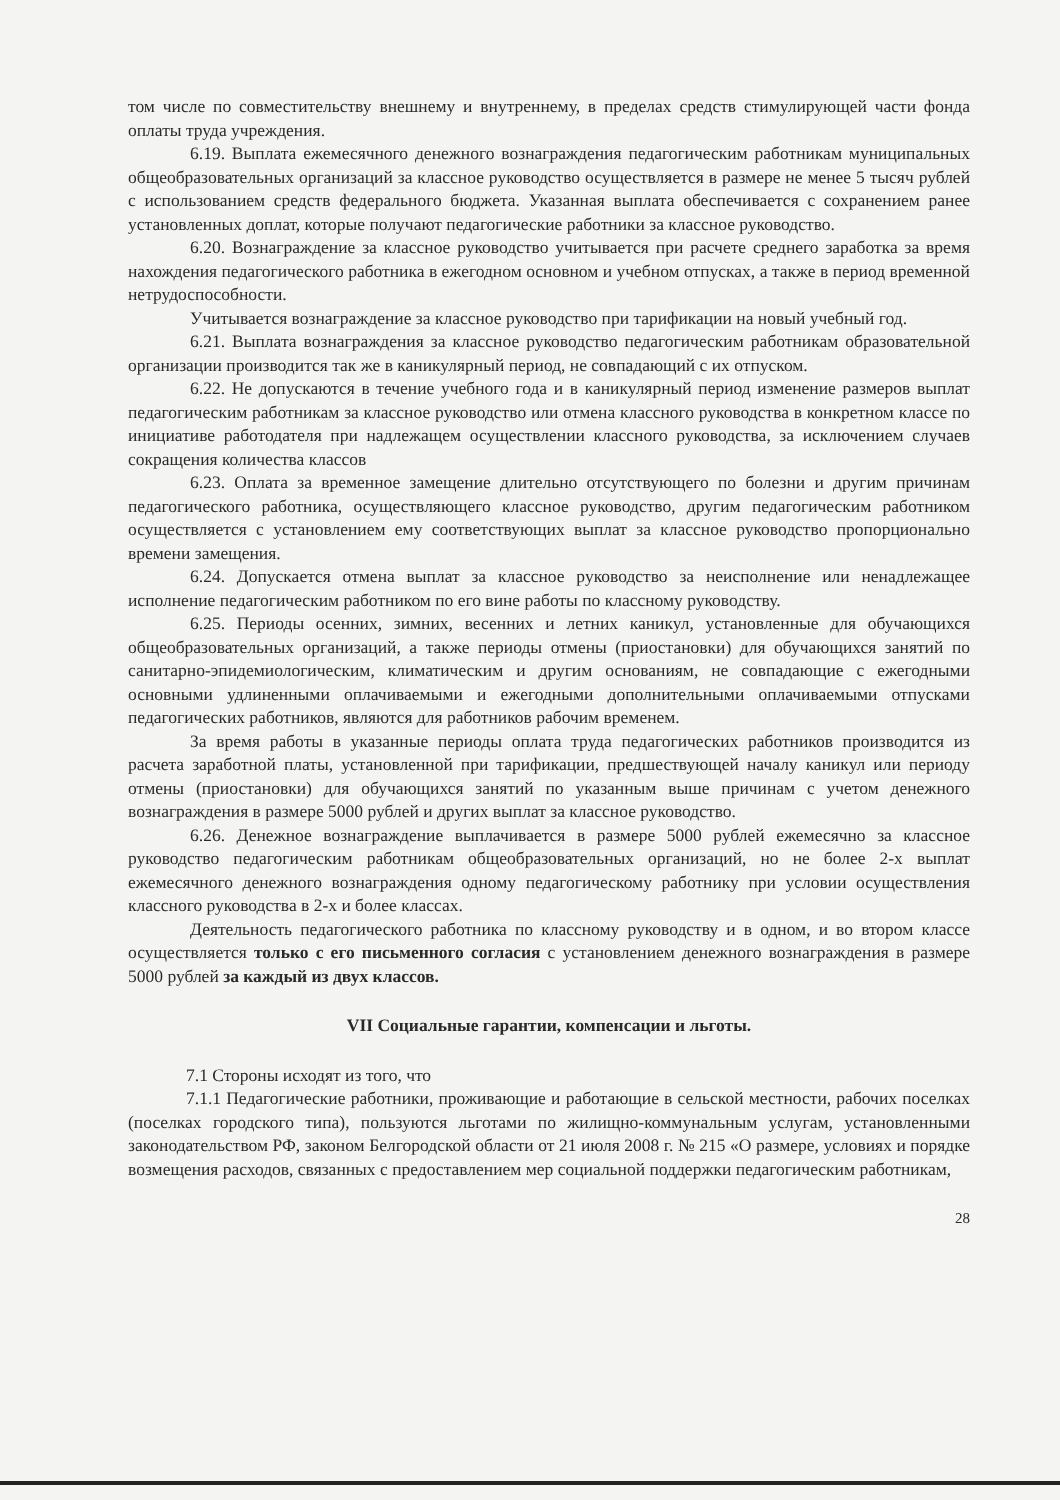том числе по совместительству внешнему и внутреннему, в пределах средств стимулирующей части фонда оплаты труда учреждения.
6.19. Выплата ежемесячного денежного вознаграждения педагогическим работникам муниципальных общеобразовательных организаций за классное руководство осуществляется в размере не менее 5 тысяч рублей с использованием средств федерального бюджета. Указанная выплата обеспечивается с сохранением ранее установленных доплат, которые получают педагогические работники за классное руководство.
6.20. Вознаграждение за классное руководство учитывается при расчете среднего заработка за время нахождения педагогического работника в ежегодном основном и учебном отпусках, а также в период временной нетрудоспособности.
Учитывается вознаграждение за классное руководство при тарификации на новый учебный год.
6.21. Выплата вознаграждения за классное руководство педагогическим работникам образовательной организации производится так же в каникулярный период, не совпадающий с их отпуском.
6.22. Не допускаются в течение учебного года и в каникулярный период изменение размеров выплат педагогическим работникам за классное руководство или отмена классного руководства в конкретном классе по инициативе работодателя при надлежащем осуществлении классного руководства, за исключением случаев сокращения количества классов
6.23. Оплата за временное замещение длительно отсутствующего по болезни и другим причинам педагогического работника, осуществляющего классное руководство, другим педагогическим работником осуществляется с установлением ему соответствующих выплат за классное руководство пропорционально времени замещения.
6.24. Допускается отмена выплат за классное руководство за неисполнение или ненадлежащее исполнение педагогическим работником по его вине работы по классному руководству.
6.25. Периоды осенних, зимних, весенних и летних каникул, установленные для обучающихся общеобразовательных организаций, а также периоды отмены (приостановки) для обучающихся занятий по санитарно-эпидемиологическим, климатическим и другим основаниям, не совпадающие с ежегодными основными удлиненными оплачиваемыми и ежегодными дополнительными оплачиваемыми отпусками педагогических работников, являются для работников рабочим временем.
За время работы в указанные периоды оплата труда педагогических работников производится из расчета заработной платы, установленной при тарификации, предшествующей началу каникул или периоду отмены (приостановки) для обучающихся занятий по указанным выше причинам с учетом денежного вознаграждения в размере 5000 рублей и других выплат за классное руководство.
6.26. Денежное вознаграждение выплачивается в размере 5000 рублей ежемесячно за классное руководство педагогическим работникам общеобразовательных организаций, но не более 2-х выплат ежемесячного денежного вознаграждения одному педагогическому работнику при условии осуществления классного руководства в 2-х и более классах.
Деятельность педагогического работника по классному руководству и в одном, и во втором классе осуществляется только с его письменного согласия с установлением денежного вознаграждения в размере 5000 рублей за каждый из двух классов.
VII Социальные гарантии, компенсации и льготы.
7.1 Стороны исходят из того, что
7.1.1 Педагогические работники, проживающие и работающие в сельской местности, рабочих поселках (поселках городского типа), пользуются льготами по жилищно-коммунальным услугам, установленными законодательством РФ, законом Белгородской области от 21 июля 2008 г. № 215 «О размере, условиях и порядке возмещения расходов, связанных с предоставлением мер социальной поддержки педагогическим работникам,
28